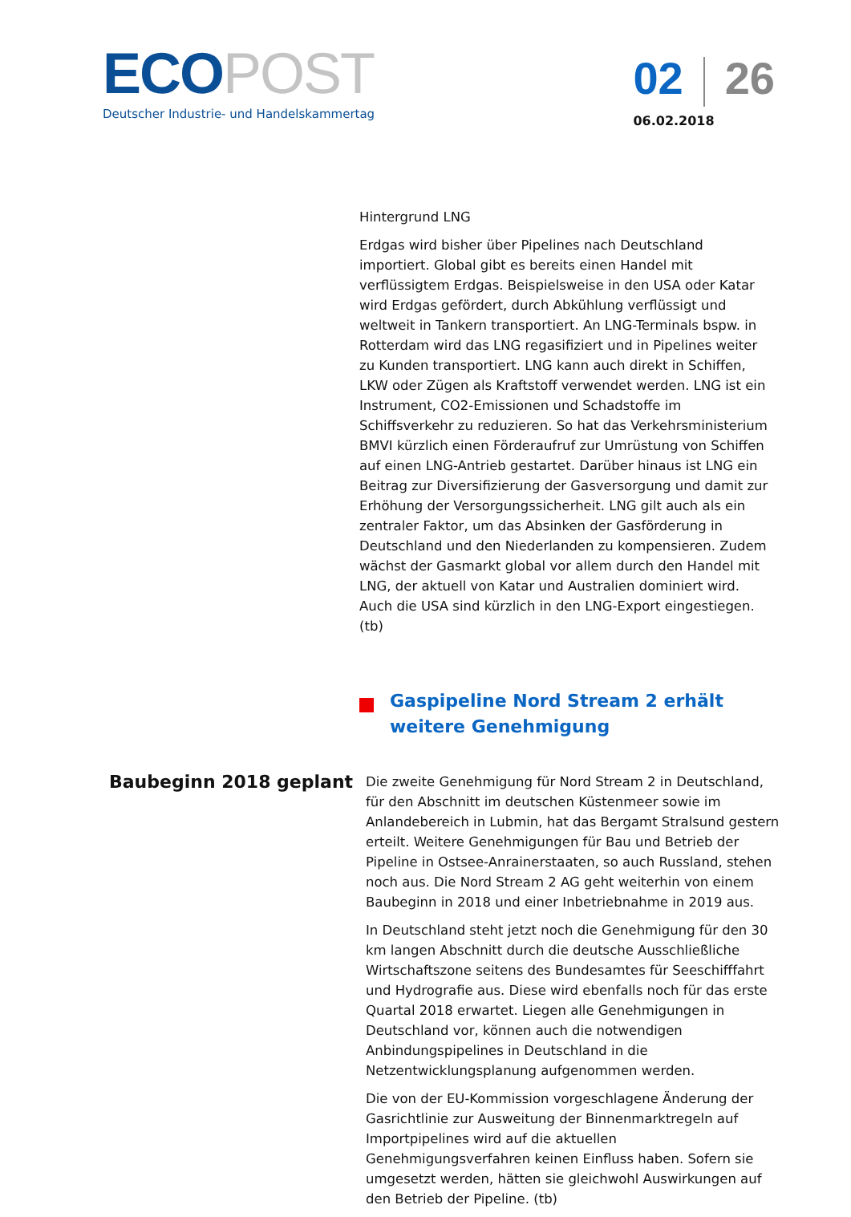ECOPOST
Deutscher Industrie- und Handelskammertag
02 26
06.02.2018
Hintergrund LNG
Erdgas wird bisher über Pipelines nach Deutschland importiert. Global gibt es bereits einen Handel mit verflüssigtem Erdgas. Beispielsweise in den USA oder Katar wird Erdgas gefördert, durch Abkühlung verflüssigt und weltweit in Tankern transportiert. An LNG-Terminals bspw. in Rotterdam wird das LNG regasifiziert und in Pipelines weiter zu Kunden transportiert. LNG kann auch direkt in Schiffen, LKW oder Zügen als Kraftstoff verwendet werden. LNG ist ein Instrument, CO2-Emissionen und Schadstoffe im Schiffsverkehr zu reduzieren. So hat das Verkehrsministerium BMVI kürzlich einen Förderaufruf zur Umrüstung von Schiffen auf einen LNG-Antrieb gestartet. Darüber hinaus ist LNG ein Beitrag zur Diversifizierung der Gasversorgung und damit zur Erhöhung der Versorgungssicherheit. LNG gilt auch als ein zentraler Faktor, um das Absinken der Gasförderung in Deutschland und den Niederlanden zu kompensieren. Zudem wächst der Gasmarkt global vor allem durch den Handel mit LNG, der aktuell von Katar und Australien dominiert wird. Auch die USA sind kürzlich in den LNG-Export eingestiegen. (tb)
Gaspipeline Nord Stream 2 erhält weitere Genehmigung
Baubeginn 2018 geplant
Die zweite Genehmigung für Nord Stream 2 in Deutschland, für den Abschnitt im deutschen Küstenmeer sowie im Anlandebereich in Lubmin, hat das Bergamt Stralsund gestern erteilt. Weitere Genehmigungen für Bau und Betrieb der Pipeline in Ostsee-Anrainerstaaten, so auch Russland, stehen noch aus. Die Nord Stream 2 AG geht weiterhin von einem Baubeginn in 2018 und einer Inbetriebnahme in 2019 aus.
In Deutschland steht jetzt noch die Genehmigung für den 30 km langen Abschnitt durch die deutsche Ausschließliche Wirtschaftszone seitens des Bundesamtes für Seeschifffahrt und Hydrografie aus. Diese wird ebenfalls noch für das erste Quartal 2018 erwartet. Liegen alle Genehmigungen in Deutschland vor, können auch die notwendigen Anbindungspipelines in Deutschland in die Netzentwicklungsplanung aufgenommen werden.
Die von der EU-Kommission vorgeschlagene Änderung der Gasrichtlinie zur Ausweitung der Binnenmarktregeln auf Importpipelines wird auf die aktuellen Genehmigungsverfahren keinen Einfluss haben. Sofern sie umgesetzt werden, hätten sie gleichwohl Auswirkungen auf den Betrieb der Pipeline. (tb)